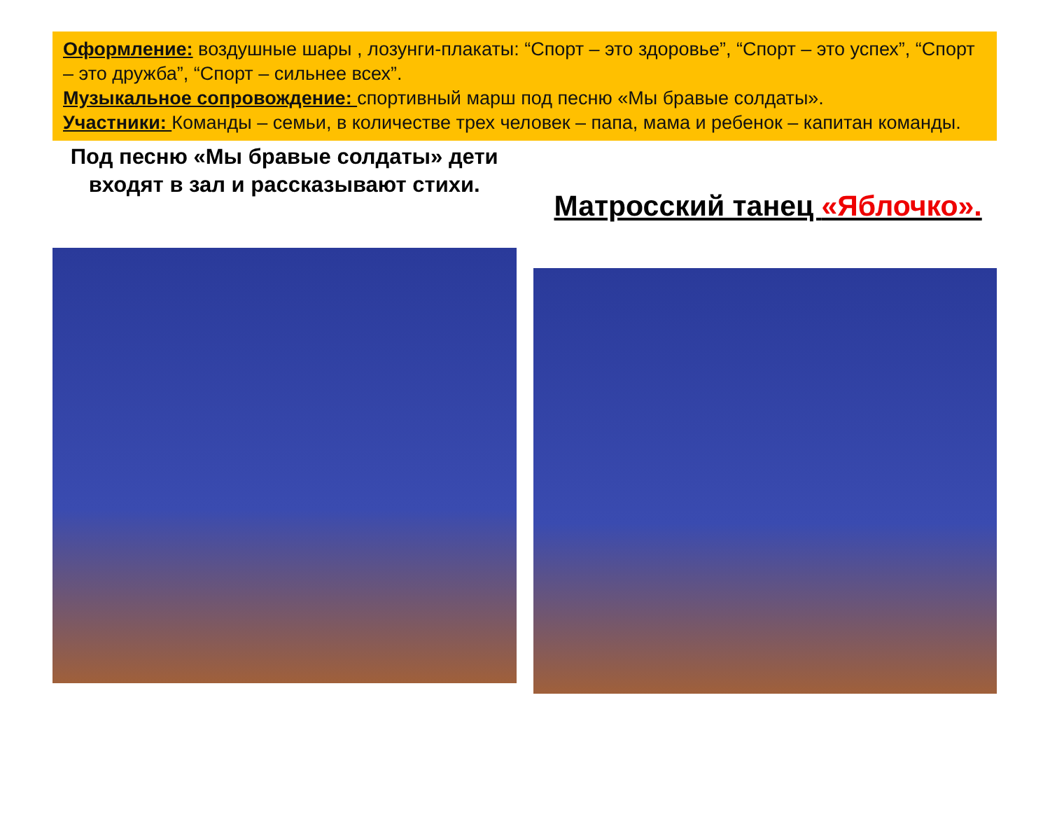Оформление: воздушные шары , лозунги-плакаты: “Спорт – это здоровье”, “Спорт – это успех”, “Спорт – это дружба”, “Спорт – сильнее всех”.
Музыкальное сопровождение: спортивный марш под песню «Мы бравые солдаты».
Участники: Команды – семьи, в количестве трех человек – папа, мама и ребенок – капитан команды.
Под песню «Мы бравые солдаты» дети входят в зал и рассказывают стихи.
Матросский танец «Яблочко».